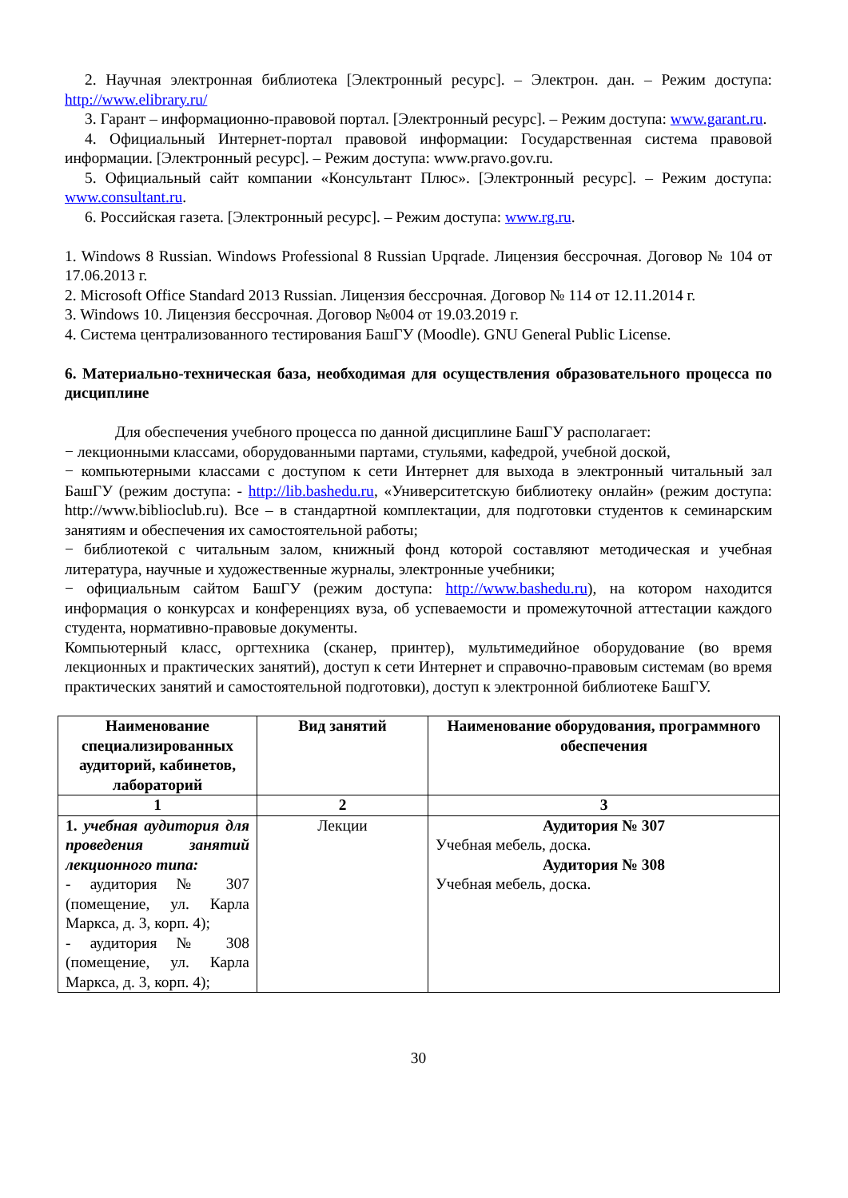2. Научная электронная библиотека [Электронный ресурс]. – Электрон. дан. – Режим доступа: http://www.elibrary.ru/
3. Гарант – информационно-правовой портал. [Электронный ресурс]. – Режим доступа: www.garant.ru.
4. Официальный Интернет-портал правовой информации: Государственная система правовой информации. [Электронный ресурс]. – Режим доступа: www.pravo.gov.ru.
5. Официальный сайт компании «Консультант Плюс». [Электронный ресурс]. – Режим доступа: www.consultant.ru.
6. Российская газета. [Электронный ресурс]. – Режим доступа: www.rg.ru.
1. Windows 8 Russian. Windows Professional 8 Russian Upqrade. Лицензия бессрочная. Договор № 104 от 17.06.2013 г.
2. Microsoft Office Standard 2013 Russian. Лицензия бессрочная. Договор № 114 от 12.11.2014 г.
3. Windows 10. Лицензия бессрочная. Договор №004 от 19.03.2019 г.
4. Система централизованного тестирования БашГУ (Moodle). GNU General Public License.
6. Материально-техническая база, необходимая для осуществления образовательного процесса по дисциплине
Для обеспечения учебного процесса по данной дисциплине БашГУ располагает:
− лекционными классами, оборудованными партами, стульями, кафедрой, учебной доской,
− компьютерными классами с доступом к сети Интернет для выхода в электронный читальный зал БашГУ (режим доступа: - http://lib.bashedu.ru, «Университетскую библиотеку онлайн» (режим доступа: http://www.biblioclub.ru). Все – в стандартной комплектации, для подготовки студентов к семинарским занятиям и обеспечения их самостоятельной работы;
− библиотекой с читальным залом, книжный фонд которой составляют методическая и учебная литература, научные и художественные журналы, электронные учебники;
− официальным сайтом БашГУ (режим доступа: http://www.bashedu.ru), на котором находится информация о конкурсах и конференциях вуза, об успеваемости и промежуточной аттестации каждого студента, нормативно-правовые документы.
Компьютерный класс, оргтехника (сканер, принтер), мультимедийное оборудование (во время лекционных и практических занятий), доступ к сети Интернет и справочно-правовым системам (во время практических занятий и самостоятельной подготовки), доступ к электронной библиотеке БашГУ.
| Наименование специализированных аудиторий, кабинетов, лабораторий | Вид занятий | Наименование оборудования, программного обеспечения |
| --- | --- | --- |
| 1 | 2 | 3 |
| 1. учебная аудитория для проведения занятий лекционного типа: - аудитория № 307 (помещение, ул. Карла Маркса, д. 3, корп. 4); - аудитория № 308 (помещение, ул. Карла Маркса, д. 3, корп. 4); | Лекции | Аудитория № 307 Учебная мебель, доска. Аудитория № 308 Учебная мебель, доска. |
30